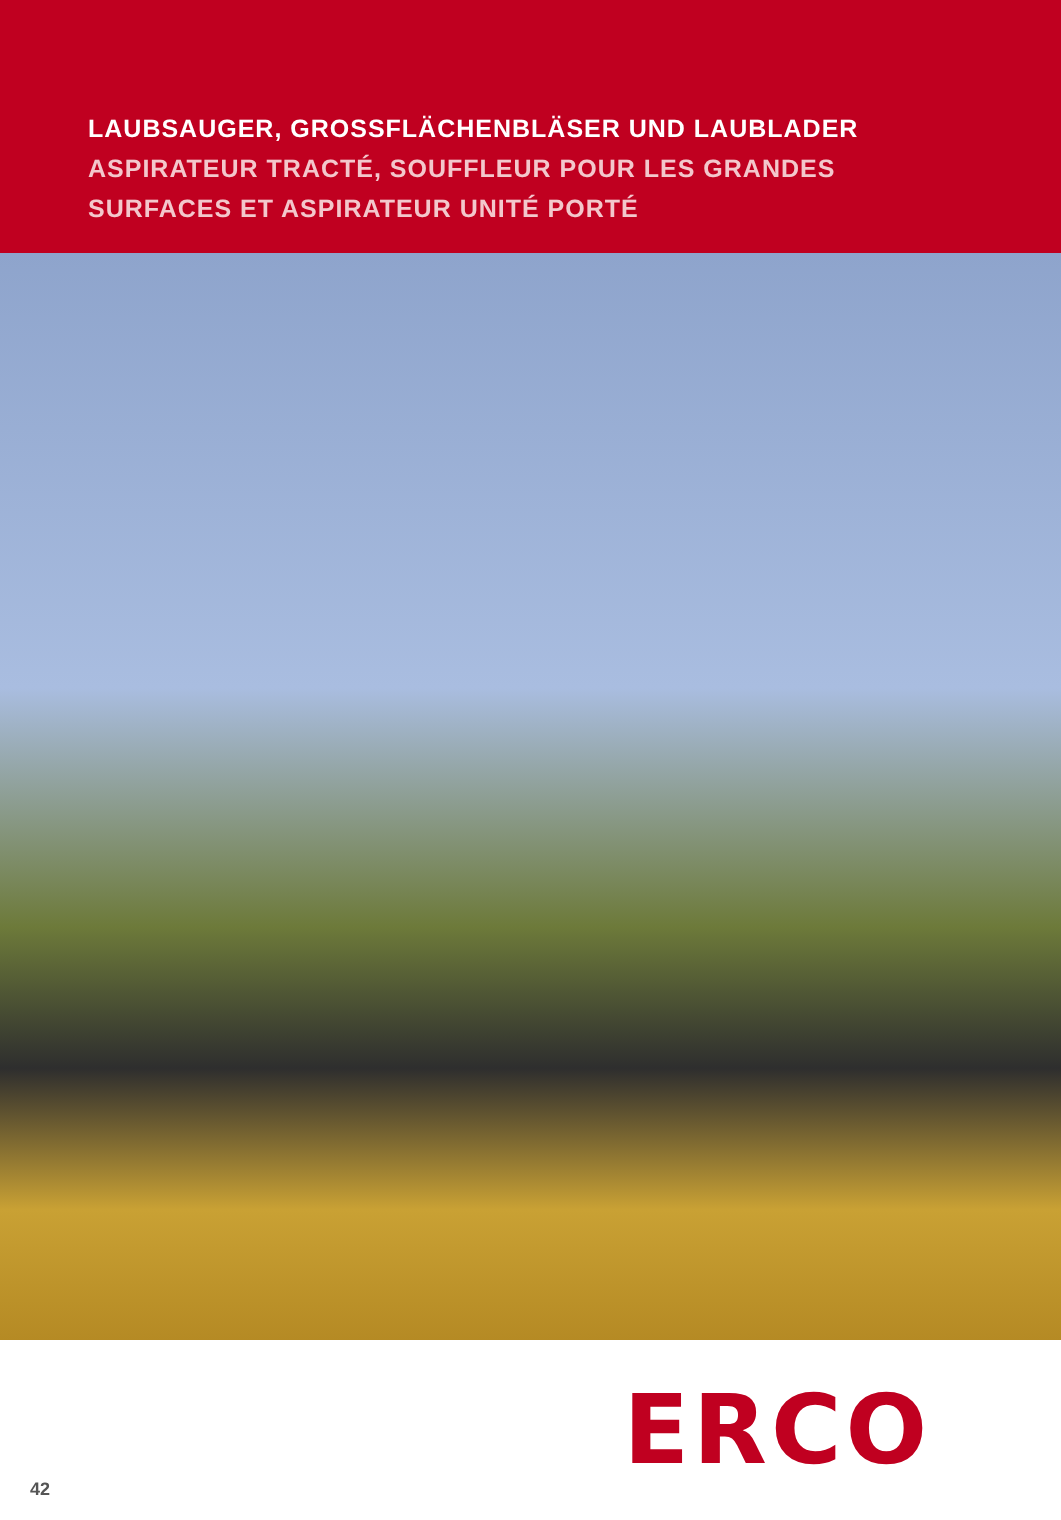LAUBSAUGER, GROSSFLÄCHENBLÄSER UND LAUBLADER
ASPIRATEUR TRACTÉ, SOUFFLEUR POUR LES GRANDES
SURFACES ET ASPIRATEUR UNITÉ PORTÉ
42 ERCO